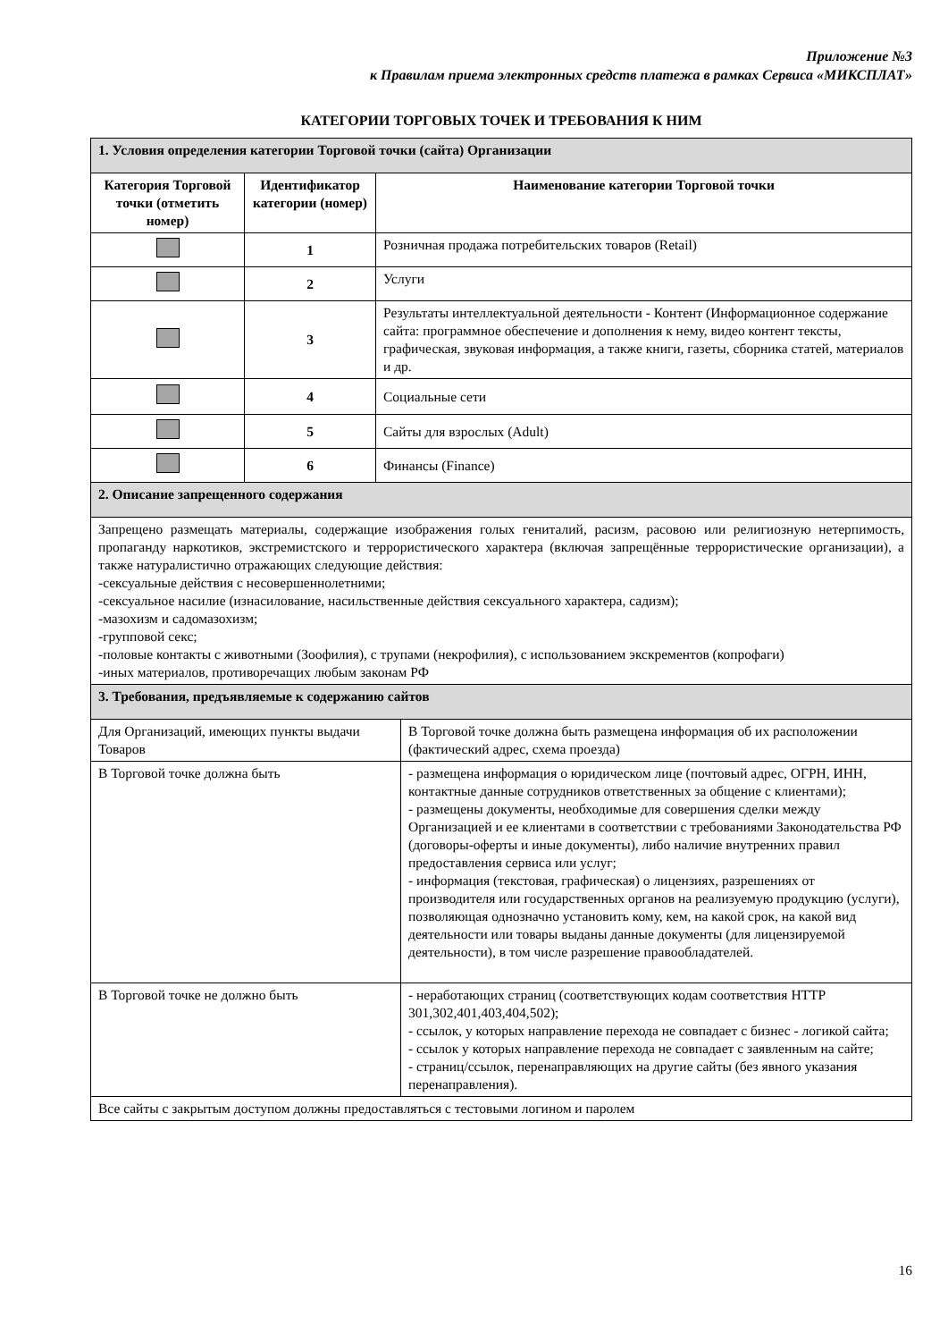Приложение №3
к Правилам приема электронных средств платежа в рамках Сервиса «МИКСПЛАТ»
КАТЕГОРИИ ТОРГОВЫХ ТОЧЕК И ТРЕБОВАНИЯ К НИМ
| 1. Условия определения категории Торговой точки (сайта) Организации | | | |
| Категория Торговой точки (отметить номер) | Идентификатор категории (номер) | Наименование категории Торговой точки | |
| | 1 | Розничная продажа потребительских товаров (Retail) | |
| | 2 | Услуги | |
| | 3 | Результаты интеллектуальной деятельности - Контент (Информационное содержание сайта: программное обеспечение и дополнения к нему, видео контент тексты, графическая, звуковая информация, а также книги, газеты, сборника статей, материалов и др. | |
| | 4 | Социальные сети | |
| | 5 | Сайты для взрослых (Adult) | |
| | 6 | Финансы (Finance) | |
| 2. Описание запрещенного содержания | | | |
| Запрещено размещать материалы, содержащие изображения голых гениталий, расизм, расовою или религиозную нетерпимость, пропаганду наркотиков, экстремистского и террористического характера (включая запрещённые террористические организации), а также натуралистично отражающих следующие действия: -сексуальные действия с несовершеннолетними; -сексуальное насилие (изнасилование, насильственные действия сексуального характера, садизм); -мазохизм и садомазохизм; -групповой секс; -половые контакты с животными (Зоофилия), с трупами (некрофилия), с использованием экскрементов (копрофаги) -иных материалов, противоречащих любым законам РФ | | | |
| 3. Требования, предъявляемые к содержанию сайтов | | | |
| Для Организаций, имеющих пункты выдачи Товаров | | | В Торговой точке должна быть размещена информация об их расположении (фактический адрес, схема проезда) |
| В Торговой точке должна быть | | | - размещена информация о юридическом лице (почтовый адрес, ОГРН, ИНН, контактные данные сотрудников ответственных за общение с клиентами); - размещены документы, необходимые для совершения сделки между Организацией и ее клиентами в соответствии с требованиями Законодательства РФ (договоры-оферты и иные документы), либо наличие внутренних правил предоставления сервиса или услуг; - информация (текстовая, графическая) о лицензиях, разрешениях от производителя или государственных органов на реализуемую продукцию (услуги), позволяющая однозначно установить кому, кем, на какой срок, на какой вид деятельности или товары выданы данные документы (для лицензируемой деятельности), в том числе разрешение правообладателей. |
| В Торговой точке не должно быть | | | - неработающих страниц (соответствующих кодам соответствия HTTP 301,302,401,403,404,502); - ссылок, у которых направление перехода не совпадает с бизнес - логикой сайта; - ссылок у которых направление перехода не совпадает с заявленным на сайте; - страниц/ссылок, перенаправляющих на другие сайты (без явного указания перенаправления). |
| Все сайты с закрытым доступом должны предоставляться с тестовыми логином и паролем | | | |
16